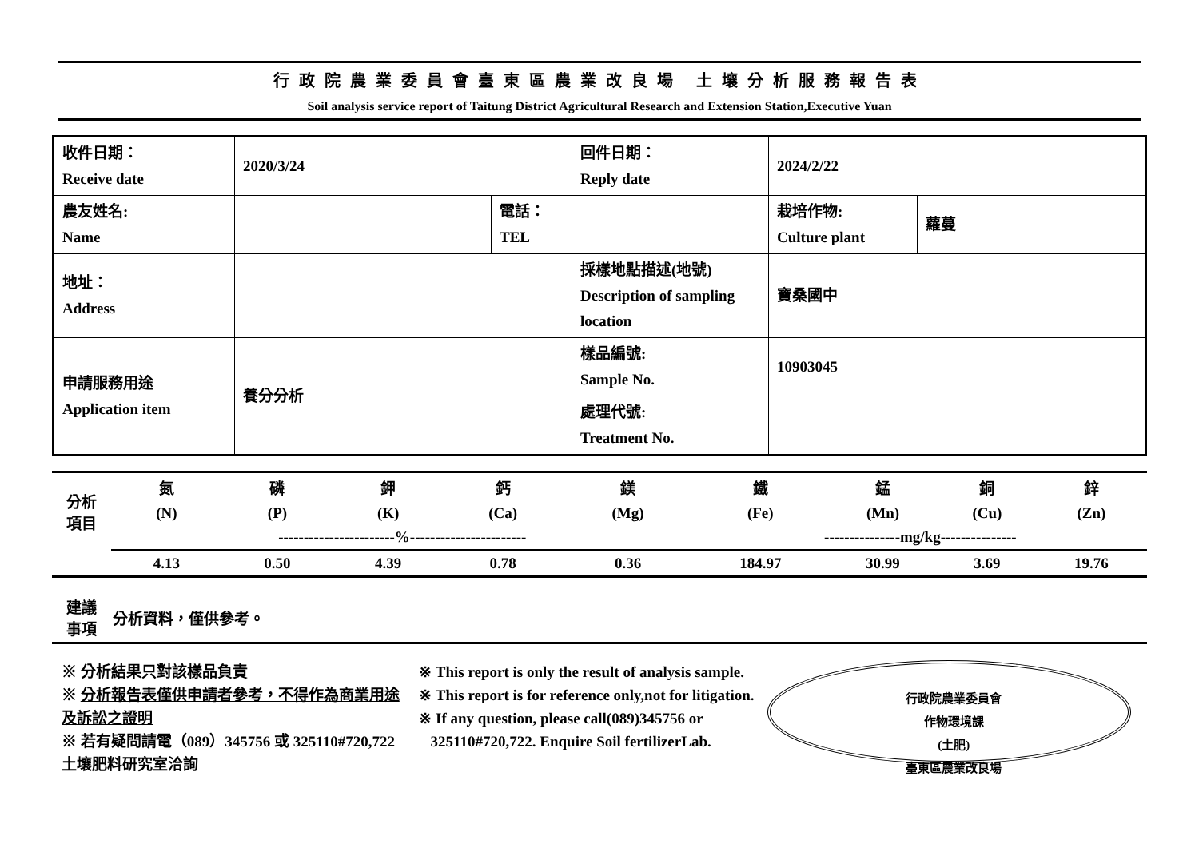行政院農業委員會臺東區農業改良場 土壤分析服務報告表
Soil analysis service report of Taitung District Agricultural Research and Extension Station,Executive Yuan
| 收件日期： Receive date | 2020/3/24 | | 回件日期： Reply date | 2024/2/22 | |
| 農友姓名: Name | | 電話： TEL | | 栽培作物: Culture plant | 蘿蔓 |
| 地址： Address | | | 採樣地點描述(地號) Description of sampling location | 寶桑國中 | |
| 申請服務用途 Application item | 養分分析 | | 樣品編號: Sample No. | 10903045 | |
| | | | 處理代號: Treatment No. | | |
| 分析 項目 | 氮 | 磷 | 鉀 | 鈣 | 鎂 | 鐵 | 錳 | 銅 | 鋅 |
| | (N) | (P) | (K) | (Ca) | (Mg) | (Fe) | (Mn) | (Cu) | (Zn) |
| | -----------------------%----------------------- | | | | | ---------------mg/kg--------------- | | | |
| | 4.13 | 0.50 | 4.39 | 0.78 | 0.36 | 184.97 | 30.99 | 3.69 | 19.76 |
| 建議 事項 | 分析資料，僅供參考。 |
※ 分析結果只對該樣品負責
※ 分析報告表僅供申請者參考，不得作為商業用途及訴訟之證明
※ 若有疑問請電（089）345756 或 325110#720,722 土壤肥料研究室洽詢
※ This report is only the result of analysis sample.
※ This report is for reference only,not for litigation.
※ If any question, please call(089)345756 or
325110#720,722. Enquire Soil fertilizerLab.
行政院農業委員會
作物環境課
(土肥)
臺東區農業改良場